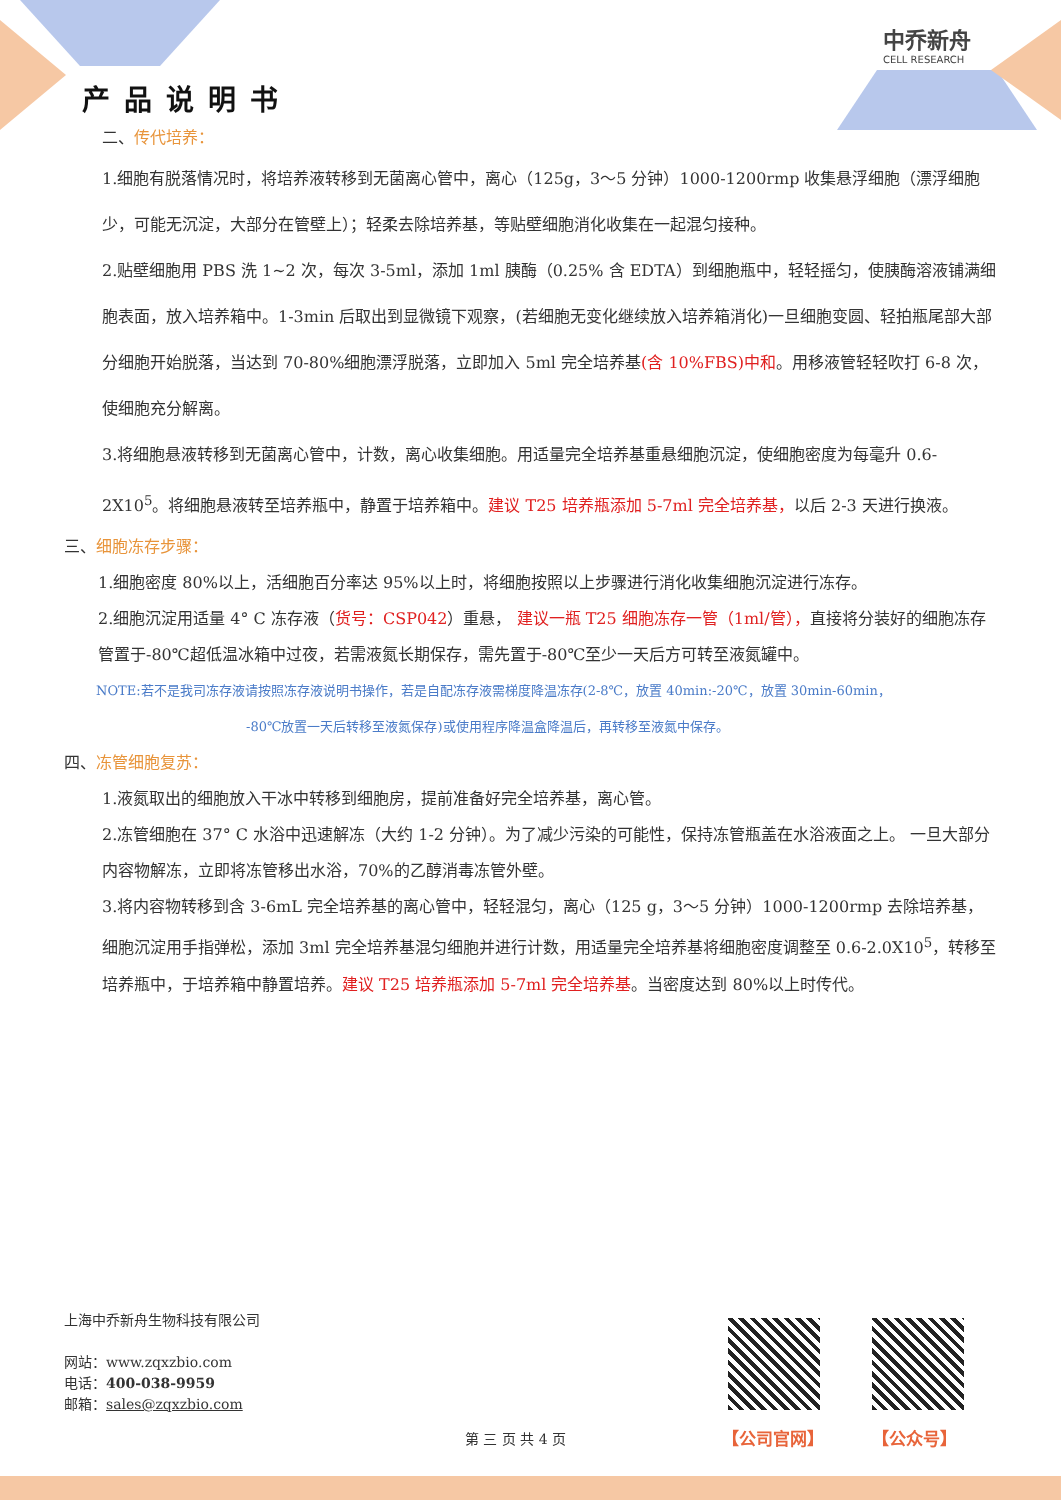产品说明书
中乔新舟
CELL RESEARCH
二、传代培养：
1.细胞有脱落情况时，将培养液转移到无菌离心管中，离心（125g，3～5 分钟）1000-1200rmp 收集悬浮细胞（漂浮细胞少，可能无沉淀，大部分在管壁上）；轻柔去除培养基，等贴壁细胞消化收集在一起混匀接种。
2.贴壁细胞用 PBS 洗 1~2 次，每次 3-5ml，添加 1ml 胰酶（0.25% 含 EDTA）到细胞瓶中，轻轻摇匀，使胰酶溶液铺满细胞表面，放入培养箱中。1-3min 后取出到显微镜下观察，(若细胞无变化继续放入培养箱消化)一旦细胞变圆、轻拍瓶尾部大部分细胞开始脱落，当达到 70-80%细胞漂浮脱落，立即加入 5ml 完全培养基(含 10%FBS)中和。用移液管轻轻吹打 6-8 次，使细胞充分解离。
3.将细胞悬液转移到无菌离心管中，计数，离心收集细胞。用适量完全培养基重悬细胞沉淀，使细胞密度为每毫升 0.6-2X10<sup>5</sup>。将细胞悬液转至培养瓶中，静置于培养箱中。建议 T25 培养瓶添加 5-7ml 完全培养基，以后 2-3 天进行换液。
三、细胞冻存步骤：
1.细胞密度 80%以上，活细胞百分率达 95%以上时，将细胞按照以上步骤进行消化收集细胞沉淀进行冻存。
2.细胞沉淀用适量 4° C 冻存液（货号：CSP042）重悬， 建议一瓶 T25 细胞冻存一管（1ml/管），直接将分装好的细胞冻存管置于-80℃超低温冰箱中过夜，若需液氮长期保存，需先置于-80℃至少一天后方可转至液氮罐中。
NOTE:若不是我司冻存液请按照冻存液说明书操作，若是自配冻存液需梯度降温冻存(2-8℃，放置 40min:-20℃，放置 30min-60min，
-80℃放置一天后转移至液氮保存)或使用程序降温盒降温后，再转移至液氮中保存。
四、冻管细胞复苏：
1.液氮取出的细胞放入干冰中转移到细胞房，提前准备好完全培养基，离心管。
2.冻管细胞在 37° C 水浴中迅速解冻（大约 1-2 分钟）。为了减少污染的可能性，保持冻管瓶盖在水浴液面之上。 一旦大部分内容物解冻，立即将冻管移出水浴，70%的乙醇消毒冻管外壁。
3.将内容物转移到含 3-6mL 完全培养基的离心管中，轻轻混匀，离心（125 g，3～5 分钟）1000-1200rmp 去除培养基， 细胞沉淀用手指弹松，添加 3ml 完全培养基混匀细胞并进行计数，用适量完全培养基将细胞密度调整至 0.6-2.0X10<sup>5</sup>，转移至培养瓶中，于培养箱中静置培养。建议 T25 培养瓶添加 5-7ml 完全培养基。当密度达到 80%以上时传代。
上海中乔新舟生物科技有限公司
网站：www.zqxzbio.com
电话：400-038-9959
邮箱：sales@zqxzbio.com
【公司官网】 【公众号】
第 三 页 共 4 页